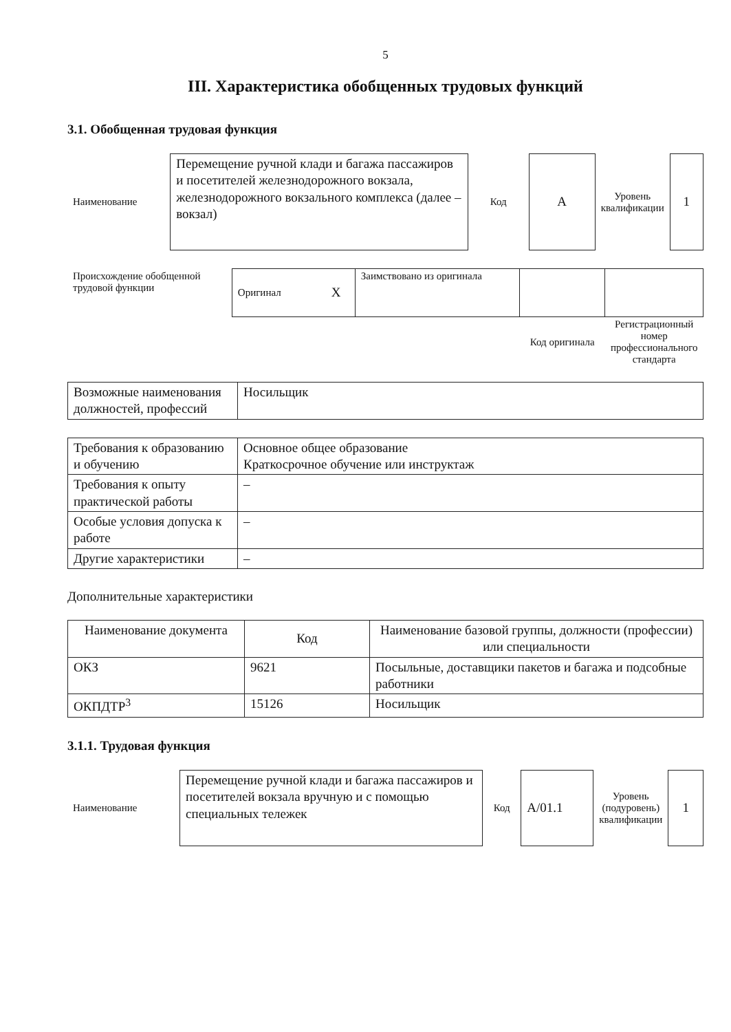5
III. Характеристика обобщенных трудовых функций
3.1. Обобщенная трудовая функция
| Наименование | Перемещение ручной клади и багажа пассажиров и посетителей железнодорожного вокзала, железнодорожного вокзального комплекса (далее – вокзал) | Код | A | Уровень квалификации | 1 |
| Происхождение обобщенной трудовой функции | Оригинал | X | Заимствовано из оригинала | | |
| | | | | Код оригинала | Регистрационный номер профессионального стандарта |
| Возможные наименования должностей, профессий | Носильщик |
| Требования к образованию и обучению | Основное общее образование Краткосрочное обучение или инструктаж |
| Требования к опыту практической работы | – |
| Особые условия допуска к работе | – |
| Другие характеристики | – |
Дополнительные характеристики
| Наименование документа | Код | Наименование базовой группы, должности (профессии) или специальности |
| --- | --- | --- |
| ОКЗ | 9621 | Посыльные, доставщики пакетов и багажа и подсобные работники |
| ОКПДТР<sup>3</sup> | 15126 | Носильщик |
3.1.1. Трудовая функция
| Наименование | Перемещение ручной клади и багажа пассажиров и посетителей вокзала вручную и с помощью специальных тележек | Код | A/01.1 | Уровень (подуровень) квалификации | 1 |